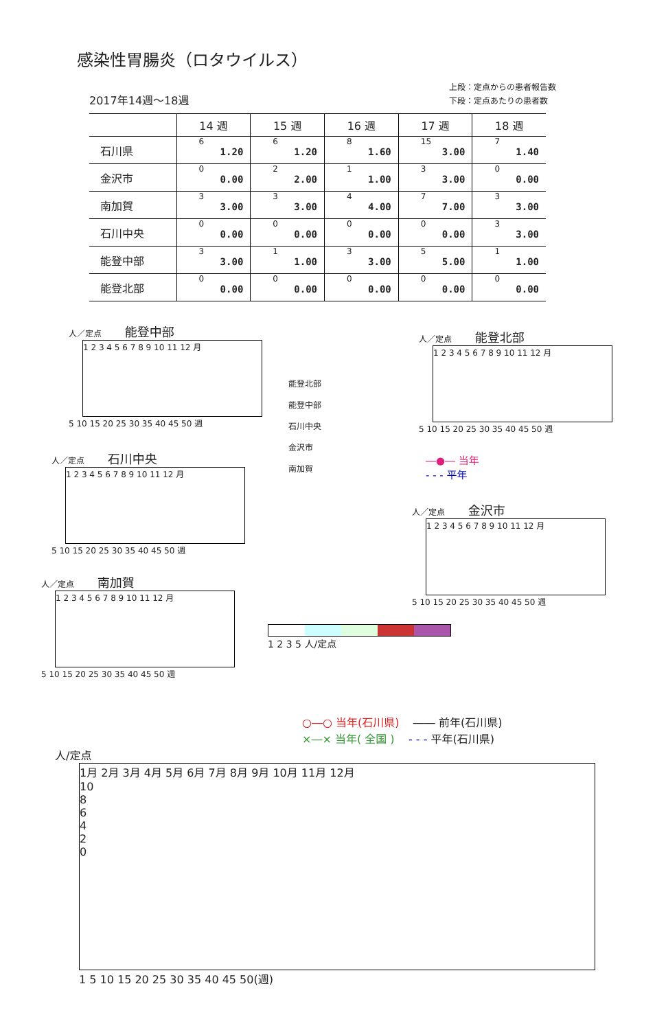感染性胃腸炎（ロタウイルス）
2017年14週～18週
上段：定点からの患者報告数
下段：定点あたりの患者数
| | 14 週 | 15 週 | 16 週 | 17 週 | 18 週 |
| --- | --- | --- | --- | --- | --- |
| 石川県 | 6 1.20 | 6 1.20 | 8 1.60 | 15 3.00 | 7 1.40 |
| 金沢市 | 0 0.00 | 2 2.00 | 1 1.00 | 3 3.00 | 0 0.00 |
| 南加賀 | 3 3.00 | 3 3.00 | 4 4.00 | 7 7.00 | 3 3.00 |
| 石川中央 | 0 0.00 | 0 0.00 | 0 0.00 | 0 0.00 | 3 3.00 |
| 能登中部 | 3 3.00 | 1 1.00 | 3 3.00 | 5 5.00 | 1 1.00 |
| 能登北部 | 0 0.00 | 0 0.00 | 0 0.00 | 0 0.00 | 0 0.00 |
人／定点 能登中部
1 2 3 4 5 6 7 8 9 10 11 12 月
5 10 15 20 25 30 35 40 45 50 週
人／定点 能登北部
1 2 3 4 5 6 7 8 9 10 11 12 月
5 10 15 20 25 30 35 40 45 50 週
人／定点 石川中央
1 2 3 4 5 6 7 8 9 10 11 12 月
5 10 15 20 25 30 35 40 45 50 週
―●― 当年
- - - 平年
人／定点 金沢市
1 2 3 4 5 6 7 8 9 10 11 12 月
5 10 15 20 25 30 35 40 45 50 週
能登北部
能登中部
石川中央
金沢市
南加賀
人／定点 南加賀
1 2 3 4 5 6 7 8 9 10 11 12 月
5 10 15 20 25 30 35 40 45 50 週
1 2 3 5 人/定点
○―○ 当年(石川県) ―― 前年(石川県)
×―× 当年( 全国 ) - - - 平年(石川県)
人/定点
1月 2月 3月 4月 5月 6月 7月 8月 9月 10月 11月 12月
10
8
6
4
2
0
1 5 10 15 20 25 30 35 40 45 50(週)